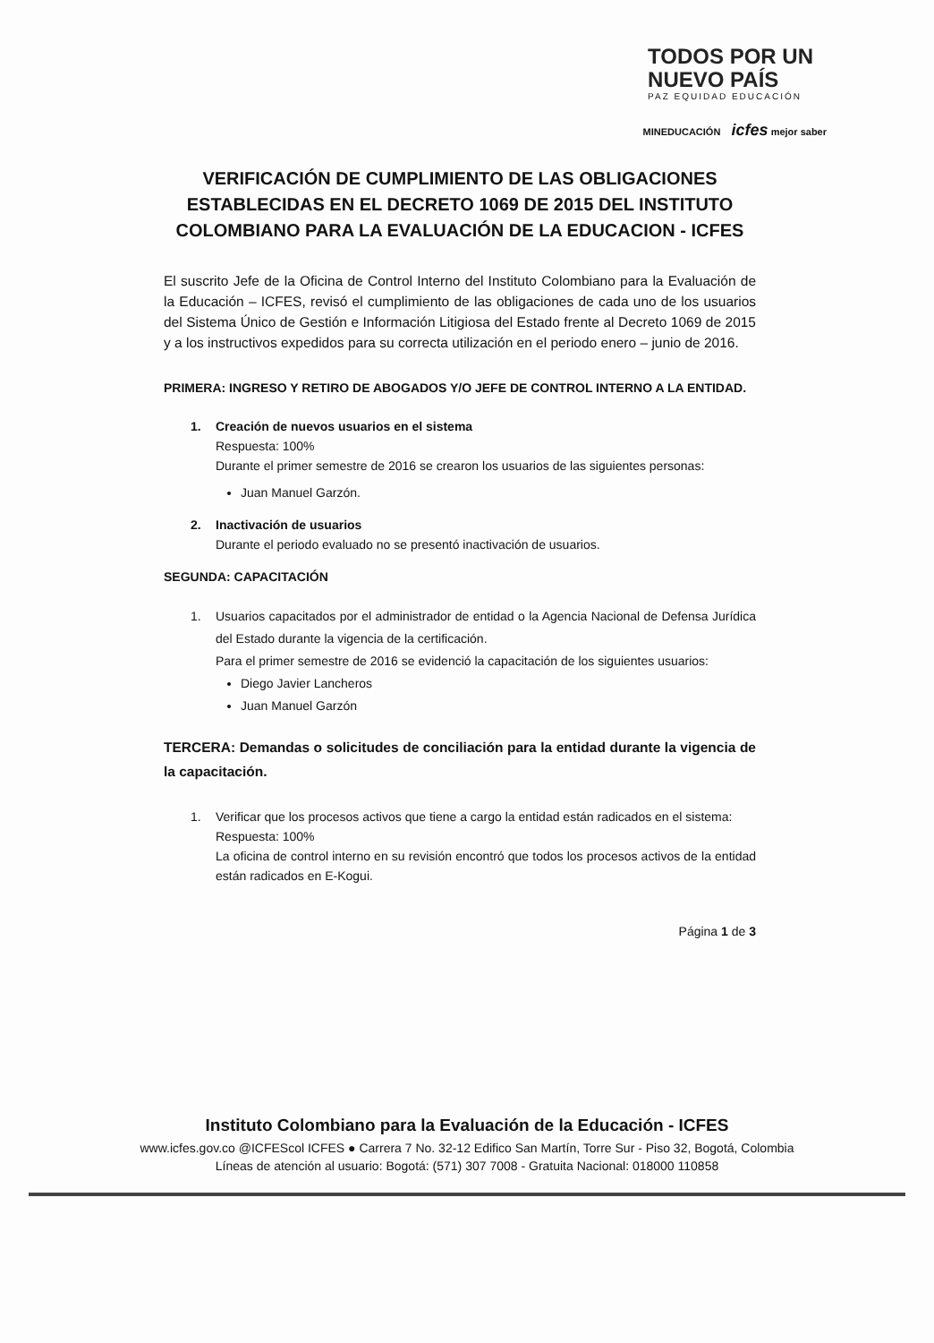TODOS POR UN
NUEVO PAÍS
PAZ EQUIDAD EDUCACIÓN
MINEDUCACIÓN icfes mejor saber
VERIFICACIÓN DE CUMPLIMIENTO DE LAS OBLIGACIONES ESTABLECIDAS EN EL DECRETO 1069 DE 2015 DEL INSTITUTO COLOMBIANO PARA LA EVALUACIÓN DE LA EDUCACION - ICFES
El suscrito Jefe de la Oficina de Control Interno del Instituto Colombiano para la Evaluación de la Educación – ICFES, revisó el cumplimiento de las obligaciones de cada uno de los usuarios del Sistema Único de Gestión e Información Litigiosa del Estado frente al Decreto 1069 de 2015 y a los instructivos expedidos para su correcta utilización en el periodo enero – junio de 2016.
PRIMERA: INGRESO Y RETIRO DE ABOGADOS Y/O JEFE DE CONTROL INTERNO A LA ENTIDAD.
1. Creación de nuevos usuarios en el sistema
Respuesta: 100%
Durante el primer semestre de 2016 se crearon los usuarios de las siguientes personas:
Juan Manuel Garzón.
2. Inactivación de usuarios
Durante el periodo evaluado no se presentó inactivación de usuarios.
SEGUNDA: CAPACITACIÓN
1. Usuarios capacitados por el administrador de entidad o la Agencia Nacional de Defensa Jurídica del Estado durante la vigencia de la certificación.
Para el primer semestre de 2016 se evidenció la capacitación de los siguientes usuarios:
Diego Javier Lancheros
Juan Manuel Garzón
TERCERA: Demandas o solicitudes de conciliación para la entidad durante la vigencia de la capacitación.
1. Verificar que los procesos activos que tiene a cargo la entidad están radicados en el sistema:
Respuesta: 100%
La oficina de control interno en su revisión encontró que todos los procesos activos de la entidad están radicados en E-Kogui.
Página 1 de 3
Instituto Colombiano para la Evaluación de la Educación - ICFES
www.icfes.gov.co @ICFEScol ICFES ● Carrera 7 No. 32-12 Edifico San Martín, Torre Sur - Piso 32, Bogotá, Colombia
Líneas de atención al usuario: Bogotá: (571) 307 7008 - Gratuita Nacional: 018000 110858